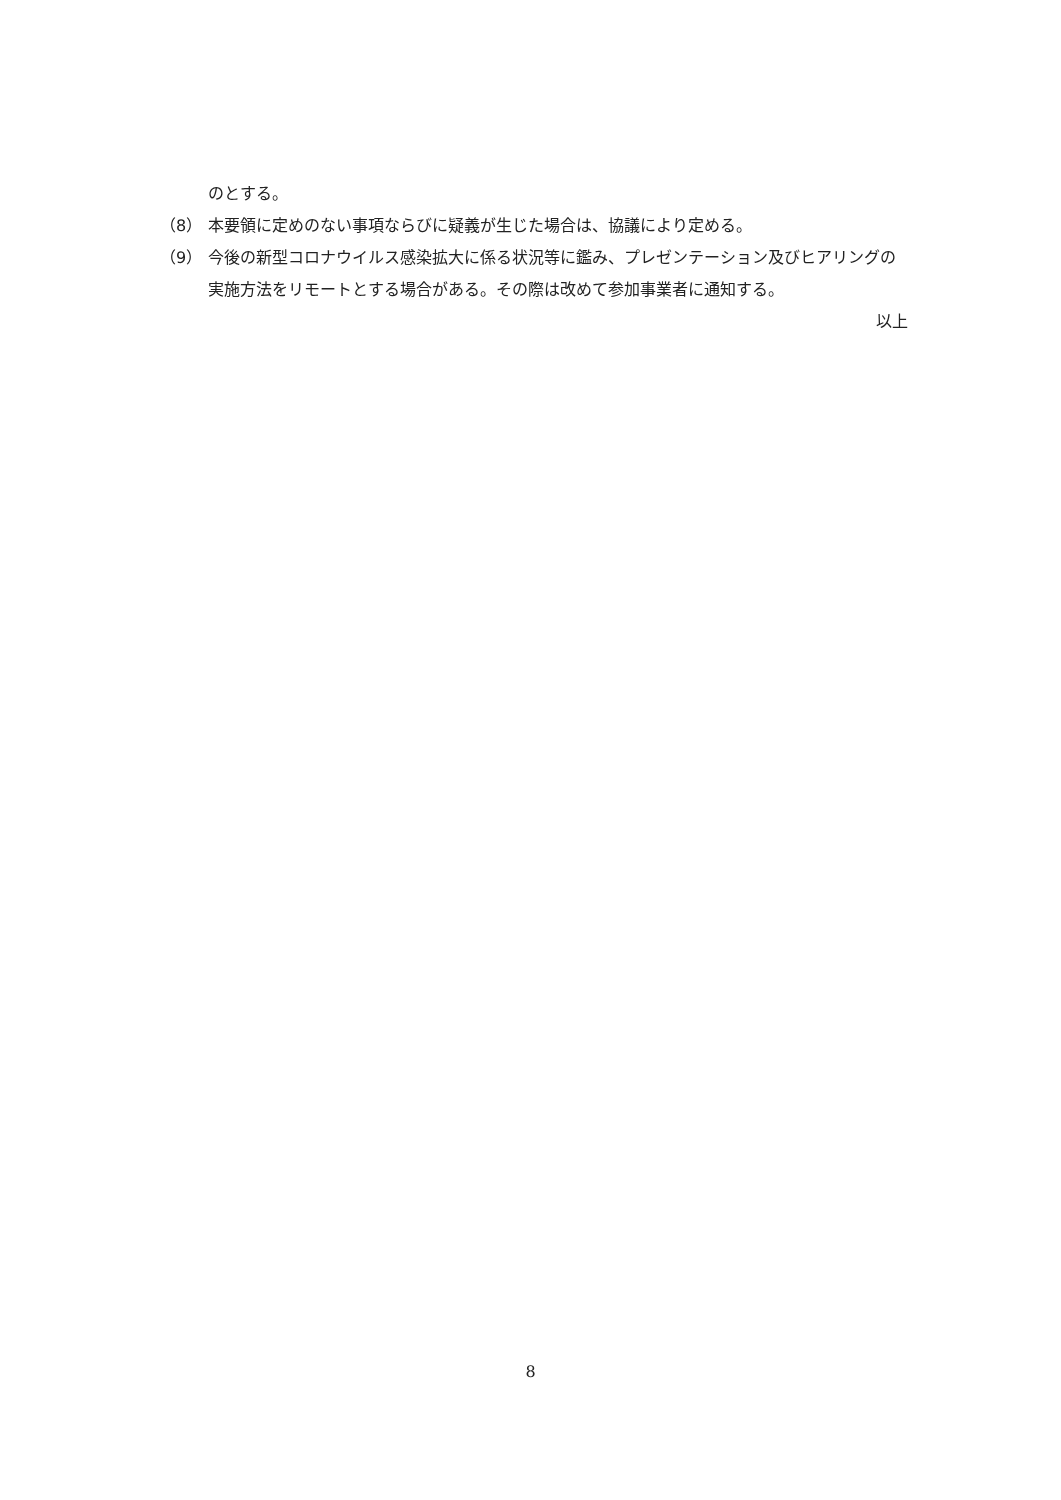のとする。
（8） 本要領に定めのない事項ならびに疑義が生じた場合は、協議により定める。
（9） 今後の新型コロナウイルス感染拡大に係る状況等に鑑み、プレゼンテーション及びヒアリングの実施方法をリモートとする場合がある。その際は改めて参加事業者に通知する。
以上
8